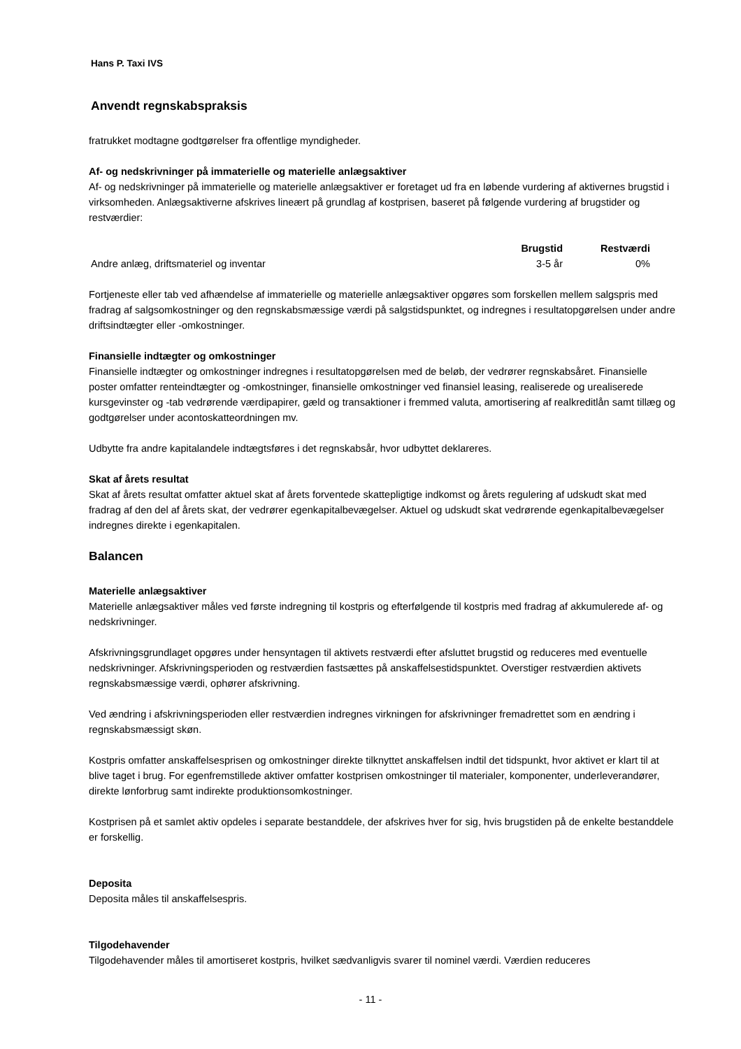Hans P. Taxi IVS
Anvendt regnskabspraksis
fratrukket modtagne godtgørelser fra offentlige myndigheder.
Af- og nedskrivninger på immaterielle og materielle anlægsaktiver
Af- og nedskrivninger på immaterielle og materielle anlægsaktiver er foretaget ud fra en løbende vurdering af aktivernes brugstid i virksomheden. Anlægsaktiverne afskrives lineært på grundlag af kostprisen, baseret på følgende vurdering af brugstider og restværdier:
| | Brugstid | Restværdi |
| --- | --- | --- |
| Andre anlæg, driftsmateriel og inventar | 3-5 år | 0% |
Fortjeneste eller tab ved afhændelse af immaterielle og materielle anlægsaktiver opgøres som forskellen mellem salgspris med fradrag af salgsomkostninger og den regnskabsmæssige værdi på salgstidspunktet, og indregnes i resultatopgørelsen under andre driftsindtægter eller -omkostninger.
Finansielle indtægter og omkostninger
Finansielle indtægter og omkostninger indregnes i resultatopgørelsen med de beløb, der vedrører regnskabsåret. Finansielle poster omfatter renteindtægter og -omkostninger, finansielle omkostninger ved finansiel leasing, realiserede og urealiserede kursgevinster og -tab vedrørende værdipapirer, gæld og transaktioner i fremmed valuta, amortisering af realkreditlån samt tillæg og godtgørelser under acontoskatteordningen mv.
Udbytte fra andre kapitalandele indtægtsføres i det regnskabsår, hvor udbyttet deklareres.
Skat af årets resultat
Skat af årets resultat omfatter aktuel skat af årets forventede skattepligtige indkomst og årets regulering af udskudt skat med fradrag af den del af årets skat, der vedrører egenkapitalbevægelser. Aktuel og udskudt skat vedrørende egenkapitalbevægelser indregnes direkte i egenkapitalen.
Balancen
Materielle anlægsaktiver
Materielle anlægsaktiver måles ved første indregning til kostpris og efterfølgende til kostpris med fradrag af akkumulerede af- og nedskrivninger.
Afskrivningsgrundlaget opgøres under hensyntagen til aktivets restværdi efter afsluttet brugstid og reduceres med eventuelle nedskrivninger. Afskrivningsperioden og restværdien fastsættes på anskaffelsestidspunktet. Overstiger restværdien aktivets regnskabsmæssige værdi, ophører afskrivning.
Ved ændring i afskrivningsperioden eller restværdien indregnes virkningen for afskrivninger fremadrettet som en ændring i regnskabsmæssigt skøn.
Kostpris omfatter anskaffelsesprisen og omkostninger direkte tilknyttet anskaffelsen indtil det tidspunkt, hvor aktivet er klart til at blive taget i brug. For egenfremstillede aktiver omfatter kostprisen omkostninger til materialer, komponenter, underleverandører, direkte lønforbrug samt indirekte produktionsomkostninger.
Kostprisen på et samlet aktiv opdeles i separate bestanddele, der afskrives hver for sig, hvis brugstiden på de enkelte bestanddele er forskellig.
Deposita
Deposita måles til anskaffelsespris.
Tilgodehavender
Tilgodehavender måles til amortiseret kostpris, hvilket sædvanligvis svarer til nominel værdi. Værdien reduceres
- 11 -